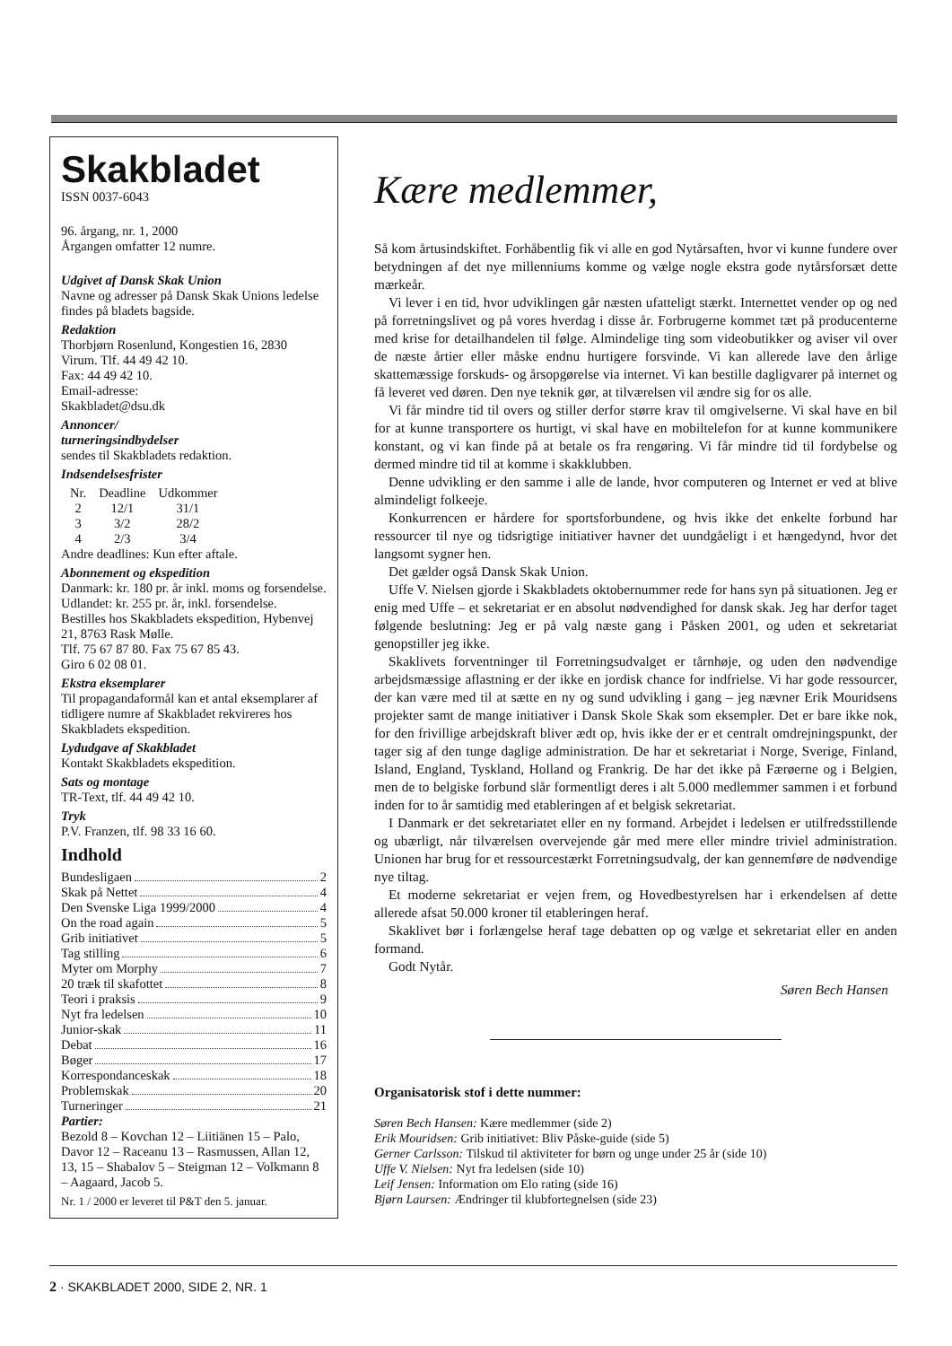Skakbladet
ISSN 0037-6043
96. årgang, nr. 1, 2000
Årgangen omfatter 12 numre.
Udgivet af Dansk Skak Union
Navne og adresser på Dansk Skak Unions ledelse findes på bladets bagside.
Redaktion
Thorbjørn Rosenlund, Kongestien 16, 2830 Virum. Tlf. 44 49 42 10.
Fax: 44 49 42 10.
Email-adresse:
Skakbladet@dsu.dk
Annoncer/
turneringsindbydelser
sendes til Skakbladets redaktion.
Indsendelsesfrister
| Nr. | Deadline | Udkommer |
| --- | --- | --- |
| 2 | 12/1 | 31/1 |
| 3 | 3/2 | 28/2 |
| 4 | 2/3 | 3/4 |
Andre deadlines: Kun efter aftale.
Abonnement og ekspedition
Danmark: kr. 180 pr. år inkl. moms og forsendelse. Udlandet: kr. 255 pr. år, inkl. forsendelse.
Bestilles hos Skakbladets ekspedition, Hybenvej 21, 8763 Rask Mølle.
Tlf. 75 67 87 80. Fax 75 67 85 43.
Giro 6 02 08 01.
Ekstra eksemplarer
Til propagandaformål kan et antal eksemplarer af tidligere numre af Skakbladet rekvireres hos Skakbladets ekspedition.
Lydudgave af Skakbladet
Kontakt Skakbladets ekspedition.
Sats og montage
TR-Text, tlf. 44 49 42 10.
Tryk
P.V. Franzen, tlf. 98 33 16 60.
Indhold
Bundesligaen 2
Skak på Nettet 4
Den Svenske Liga 1999/2000 4
On the road again 5
Grib initiativet 5
Tag stilling 6
Myter om Morphy 7
20 træk til skafottet 8
Teori i praksis 9
Nyt fra ledelsen 10
Junior-skak 11
Debat 16
Bøger 17
Korrespondanceskak 18
Problemskak 20
Turneringer 21
Partier:
Bezold 8 – Kovchan 12 – Liitiänen 15 – Palo, Davor 12 – Raceanu 13 – Rasmussen, Allan 12, 13, 15 – Shabalov 5 – Steigman 12 – Volkmann 8 – Aagaard, Jacob 5.
Nr. 1 / 2000 er leveret til P&T den 5. januar.
Kære medlemmer,
Så kom årtusindskiftet. Forhåbentlig fik vi alle en god Nytårsaften, hvor vi kunne fundere over betydningen af det nye millenniums komme og vælge nogle ekstra gode nytårsforsæt dette mærkeår.
Vi lever i en tid, hvor udviklingen går næsten ufatteligt stærkt. Internettet vender op og ned på forretningslivet og på vores hverdag i disse år. Forbrugerne kommet tæt på producenterne med krise for detailhandelen til følge. Almindelige ting som videobutikker og aviser vil over de næste årtier eller måske endnu hurtigere forsvinde. Vi kan allerede lave den årlige skattemæssige forskuds- og årsopgørelse via internet. Vi kan bestille dagligvarer på internet og få leveret ved døren. Den nye teknik gør, at tilværelsen vil ændre sig for os alle.
Vi får mindre tid til overs og stiller derfor større krav til omgivelserne. Vi skal have en bil for at kunne transportere os hurtigt, vi skal have en mobiltelefon for at kunne kommunikere konstant, og vi kan finde på at betale os fra rengøring. Vi får mindre tid til fordybelse og dermed mindre tid til at komme i skakklubben.
Denne udvikling er den samme i alle de lande, hvor computeren og Internet er ved at blive almindeligt folkeeje.
Konkurrencen er hårdere for sportsforbundene, og hvis ikke det enkelte forbund har ressourcer til nye og tidsrigtige initiativer havner det uundgåeligt i et hængedynd, hvor det langsomt sygner hen.
Det gælder også Dansk Skak Union.
Uffe V. Nielsen gjorde i Skakbladets oktobernummer rede for hans syn på situationen. Jeg er enig med Uffe – et sekretariat er en absolut nødvendighed for dansk skak. Jeg har derfor taget følgende beslutning: Jeg er på valg næste gang i Påsken 2001, og uden et sekretariat genopstiller jeg ikke.
Skaklivets forventninger til Forretningsudvalget er tårnhøje, og uden den nødvendige arbejdsmæssige aflastning er der ikke en jordisk chance for indfrielse. Vi har gode ressourcer, der kan være med til at sætte en ny og sund udvikling i gang – jeg nævner Erik Mouridsens projekter samt de mange initiativer i Dansk Skole Skak som eksempler. Det er bare ikke nok, for den frivillige arbejdskraft bliver ædt op, hvis ikke der er et centralt omdrejningspunkt, der tager sig af den tunge daglige administration. De har et sekretariat i Norge, Sverige, Finland, Island, England, Tyskland, Holland og Frankrig. De har det ikke på Færøerne og i Belgien, men de to belgiske forbund slår formentligt deres i alt 5.000 medlemmer sammen i et forbund inden for to år samtidig med etableringen af et belgisk sekretariat.
I Danmark er det sekretariatet eller en ny formand. Arbejdet i ledelsen er utilfredsstillende og ubærligt, når tilværelsen overvejende går med mere eller mindre triviel administration. Unionen har brug for et ressourcestærkt Forretningsudvalg, der kan gennemføre de nødvendige nye tiltag.
Et moderne sekretariat er vejen frem, og Hovedbestyrelsen har i erkendelsen af dette allerede afsat 50.000 kroner til etableringen heraf.
Skaklivet bør i forlængelse heraf tage debatten op og vælge et sekretariat eller en anden formand.
Godt Nytår.
Søren Bech Hansen
Organisatorisk stof i dette nummer:
Søren Bech Hansen: Kære medlemmer (side 2)
Erik Mouridsen: Grib initiativet: Bliv Påske-guide (side 5)
Gerner Carlsson: Tilskud til aktiviteter for børn og unge under 25 år (side 10)
Uffe V. Nielsen: Nyt fra ledelsen (side 10)
Leif Jensen: Information om Elo rating (side 16)
Bjørn Laursen: Ændringer til klubfortegnelsen (side 23)
2 · SKAKBLADET 2000, SIDE 2, NR. 1